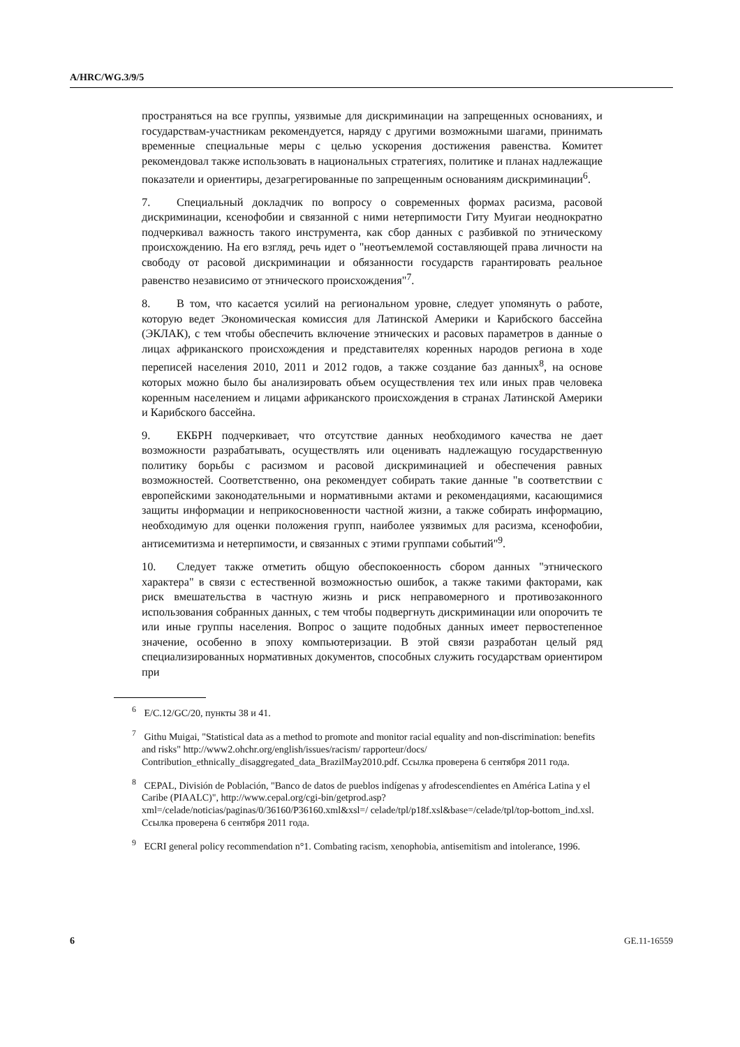A/HRC/WG.3/9/5
пространяться на все группы, уязвимые для дискриминации на запрещенных основаниях, и государствам-участникам рекомендуется, наряду с другими возможными шагами, принимать временные специальные меры с целью ускорения достижения равенства. Комитет рекомендовал также использовать в национальных стратегиях, политике и планах надлежащие показатели и ориентиры, дезагрегированные по запрещенным основаниям дискриминации<sup>6</sup>.
7. Специальный докладчик по вопросу о современных формах расизма, расовой дискриминации, ксенофобии и связанной с ними нетерпимости Гиту Муигаи неоднократно подчеркивал важность такого инструмента, как сбор данных с разбивкой по этническому происхождению. На его взгляд, речь идет о "неотъемлемой составляющей права личности на свободу от расовой дискриминации и обязанности государств гарантировать реальное равенство независимо от этнического происхождения"<sup>7</sup>.
8. В том, что касается усилий на региональном уровне, следует упомянуть о работе, которую ведет Экономическая комиссия для Латинской Америки и Карибского бассейна (ЭКЛАК), с тем чтобы обеспечить включение этнических и расовых параметров в данные о лицах африканского происхождения и представителях коренных народов региона в ходе переписей населения 2010, 2011 и 2012 годов, а также создание баз данных<sup>8</sup>, на основе которых можно было бы анализировать объем осуществления тех или иных прав человека коренным населением и лицами африканского происхождения в странах Латинской Америки и Карибского бассейна.
9. ЕКБРН подчеркивает, что отсутствие данных необходимого качества не дает возможности разрабатывать, осуществлять или оценивать надлежащую государственную политику борьбы с расизмом и расовой дискриминацией и обеспечения равных возможностей. Соответственно, она рекомендует собирать такие данные "в соответствии с европейскими законодательными и нормативными актами и рекомендациями, касающимися защиты информации и неприкосновенности частной жизни, а также собирать информацию, необходимую для оценки положения групп, наиболее уязвимых для расизма, ксенофобии, антисемитизма и нетерпимости, и связанных с этими группами событий"<sup>9</sup>.
10. Следует также отметить общую обеспокоенность сбором данных "этнического характера" в связи с естественной возможностью ошибок, а также такими факторами, как риск вмешательства в частную жизнь и риск неправомерного и противозаконного использования собранных данных, с тем чтобы подвергнуть дискриминации или опорочить те или иные группы населения. Вопрос о защите подобных данных имеет первостепенное значение, особенно в эпоху компьютеризации. В этой связи разработан целый ряд специализированных нормативных документов, способных служить государствам ориентиром при
<sup>6</sup> E/C.12/GC/20, пункты 38 и 41.
<sup>7</sup> Githu Muigai, "Statistical data as a method to promote and monitor racial equality and non-discrimination: benefits and risks" http://www2.ohchr.org/english/issues/racism/ rapporteur/docs/ Contribution_ethnically_disaggregated_data_BrazilMay2010.pdf. Ссылка проверена 6 сентября 2011 года.
<sup>8</sup> CEPAL, División de Población, "Banco de datos de pueblos indígenas y afrodescendientes en América Latina y el Caribe (PIAALC)", http://www.cepal.org/cgi-bin/getprod.asp?xml=/celade/noticias/paginas/0/36160/P36160.xml&xsl=/ celade/tpl/p18f.xsl&base=/celade/tpl/top-bottom_ind.xsl. Ссылка проверена 6 сентября 2011 года.
<sup>9</sup> ECRI general policy recommendation n°1. Combating racism, xenophobia, antisemitism and intolerance, 1996.
6 GE.11-16559